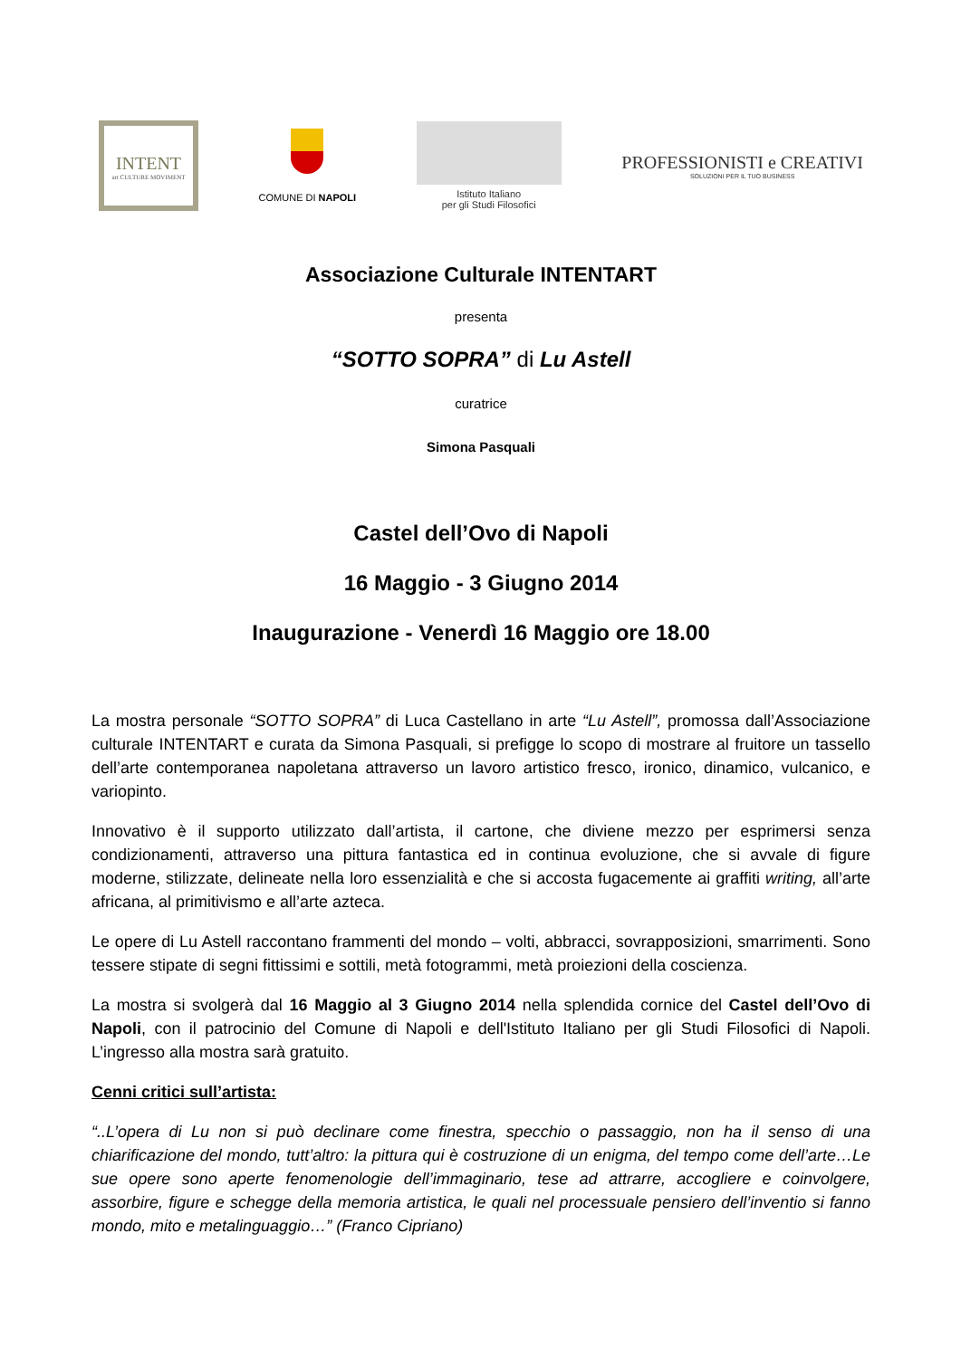INTENT
art CULTURE MOVIMENT
COMUNE DI NAPOLI
Istituto Italiano
per gli Studi Filosofici
PROFESSIONISTI e CREATIVI
SOLUZIONI PER IL TUO BUSINESS
Associazione Culturale INTENTART
presenta
“SOTTO SOPRA” di Lu Astell
curatrice
Simona Pasquali
Castel dell’Ovo di Napoli
16 Maggio - 3 Giugno 2014
Inaugurazione - Venerdì 16 Maggio ore 18.00
La mostra personale “SOTTO SOPRA” di Luca Castellano in arte “Lu Astell”, promossa dall’Associazione culturale INTENTART e curata da Simona Pasquali, si prefigge lo scopo di mostrare al fruitore un tassello dell’arte contemporanea napoletana attraverso un lavoro artistico fresco, ironico, dinamico, vulcanico, e variopinto.
Innovativo è il supporto utilizzato dall’artista, il cartone, che diviene mezzo per esprimersi senza condizionamenti, attraverso una pittura fantastica ed in continua evoluzione, che si avvale di figure moderne, stilizzate, delineate nella loro essenzialità e che si accosta fugacemente ai graffiti writing, all’arte africana, al primitivismo e all’arte azteca.
Le opere di Lu Astell raccontano frammenti del mondo – volti, abbracci, sovrapposizioni, smarrimenti. Sono tessere stipate di segni fittissimi e sottili, metà fotogrammi, metà proiezioni della coscienza.
La mostra si svolgerà dal 16 Maggio al 3 Giugno 2014 nella splendida cornice del Castel dell’Ovo di Napoli, con il patrocinio del Comune di Napoli e dell'Istituto Italiano per gli Studi Filosofici di Napoli. L’ingresso alla mostra sarà gratuito.
Cenni critici sull’artista:
“..L’opera di Lu non si può declinare come finestra, specchio o passaggio, non ha il senso di una chiarificazione del mondo, tutt’altro: la pittura qui è costruzione di un enigma, del tempo come dell’arte…Le sue opere sono aperte fenomenologie dell’immaginario, tese ad attrarre, accogliere e coinvolgere, assorbire, figure e schegge della memoria artistica, le quali nel processuale pensiero dell’inventio si fanno mondo, mito e metalinguaggio…” (Franco Cipriano)